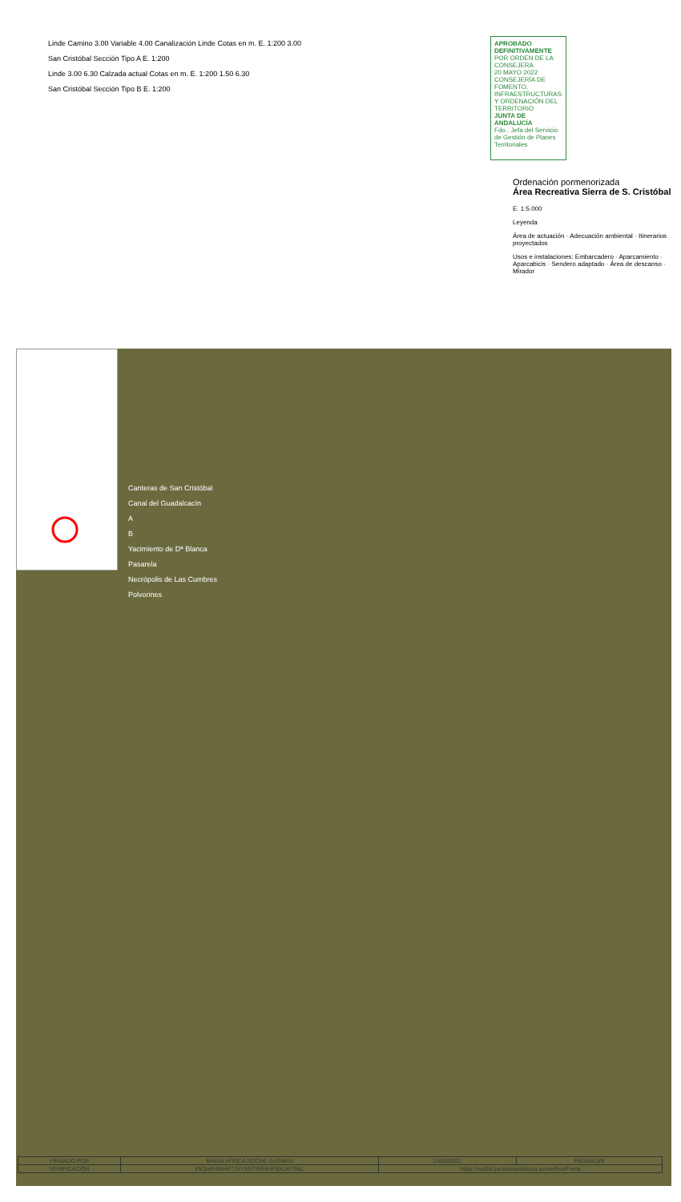Linde Camino 3.00 Variable 4.00 Canalización Linde Cotas en m. E. 1:200 3.00
San Cristóbal Sección Tipo A E. 1:200
Linde 3.00 6.30 Calzada actual Cotas en m. E. 1:200 1.50 6.30
San Cristóbal Sección Tipo B E. 1:200
APROBADO DEFINITIVAMENTE
POR ORDEN DE LA CONSEJERA
20 MAYO 2022
CONSEJERÍA DE FOMENTO, INFRAESTRUCTURAS Y ORDENACIÓN DEL TERRITORIO
JUNTA DE ANDALUCÍA
Fdo.: Jefa del Servicio de Gestión de Planes Territoriales
Ordenación pormenorizada
Área Recreativa Sierra de S. Cristóbal
E. 1:5.000
Leyenda
Área de actuación · Adecuación ambiental · Itinerarios proyectados
Usos e instalaciones: Embarcadero · Aparcamiento · Aparcabicis · Sendero adaptado · Área de descanso · Mirador
Canteras de San Cristóbal
Canal del Guadalcacín
A
B
Yacimiento de Dª Blanca
Pasarela
Necrópolis de Las Cumbres
Polvorines
| FIRMADO POR | MARIA AFRICA ROCHE GUZMAN | 24/05/2022 | PÁGINA 9/9 |
| VERIFICACIÓN | Pk2jmP4MHR7JXYW9TRRXHFBXLW79NL | https://ws050.juntadeandalucia.es/verificarFirma | |